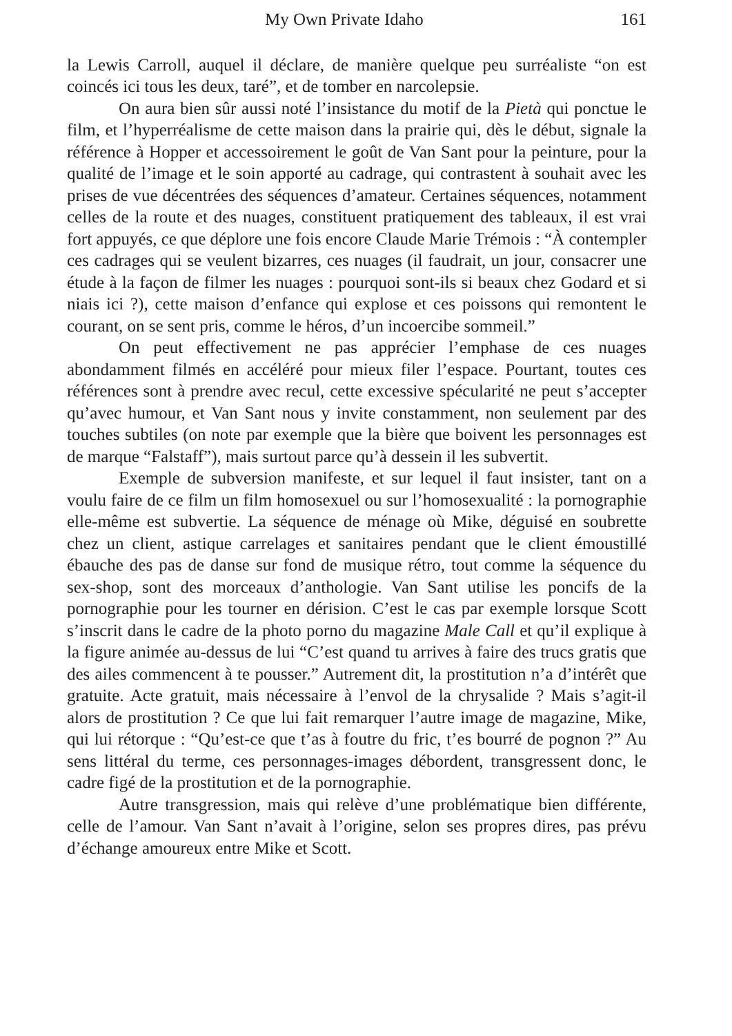My Own Private Idaho 161
la Lewis Carroll, auquel il déclare, de manière quelque peu surréaliste “on est coincés ici tous les deux, taré”, et de tomber en narcolepsie.
On aura bien sûr aussi noté l’insistance du motif de la Pietà qui ponctue le film, et l’hyperréalisme de cette maison dans la prairie qui, dès le début, signale la référence à Hopper et accessoirement le goût de Van Sant pour la peinture, pour la qualité de l’image et le soin apporté au cadrage, qui contrastent à souhait avec les prises de vue décentrées des séquences d’amateur. Certaines séquences, notamment celles de la route et des nuages, constituent pratiquement des tableaux, il est vrai fort appuyés, ce que déplore une fois encore Claude Marie Trémois : “À contempler ces cadrages qui se veulent bizarres, ces nuages (il faudrait, un jour, consacrer une étude à la façon de filmer les nuages : pourquoi sont-ils si beaux chez Godard et si niais ici ?), cette maison d’enfance qui explose et ces poissons qui remontent le courant, on se sent pris, comme le héros, d’un incoercibe sommeil.”
On peut effectivement ne pas apprécier l’emphase de ces nuages abondamment filmés en accéléré pour mieux filer l’espace. Pourtant, toutes ces références sont à prendre avec recul, cette excessive spécularité ne peut s’accepter qu’avec humour, et Van Sant nous y invite constamment, non seulement par des touches subtiles (on note par exemple que la bière que boivent les personnages est de marque “Falstaff”), mais surtout parce qu’à dessein il les subvertit.
Exemple de subversion manifeste, et sur lequel il faut insister, tant on a voulu faire de ce film un film homosexuel ou sur l’homosexualité : la pornographie elle-même est subvertie. La séquence de ménage où Mike, déguisé en soubrette chez un client, astique carrelages et sanitaires pendant que le client émoustillé ébauche des pas de danse sur fond de musique rétro, tout comme la séquence du sex-shop, sont des morceaux d’anthologie. Van Sant utilise les poncifs de la pornographie pour les tourner en dérision. C’est le cas par exemple lorsque Scott s’inscrit dans le cadre de la photo porno du magazine Male Call et qu’il explique à la figure animée au-dessus de lui “C’est quand tu arrives à faire des trucs gratis que des ailes commencent à te pousser.” Autrement dit, la prostitution n’a d’intérêt que gratuite. Acte gratuit, mais nécessaire à l’envol de la chrysalide ? Mais s’agit-il alors de prostitution ? Ce que lui fait remarquer l’autre image de magazine, Mike, qui lui rétorque : “Qu’est-ce que t’as à foutre du fric, t’es bourré de pognon ?” Au sens littéral du terme, ces personnages-images débordent, transgressent donc, le cadre figé de la prostitution et de la pornographie.
Autre transgression, mais qui relève d’une problématique bien différente, celle de l’amour. Van Sant n’avait à l’origine, selon ses propres dires, pas prévu d’échange amoureux entre Mike et Scott.